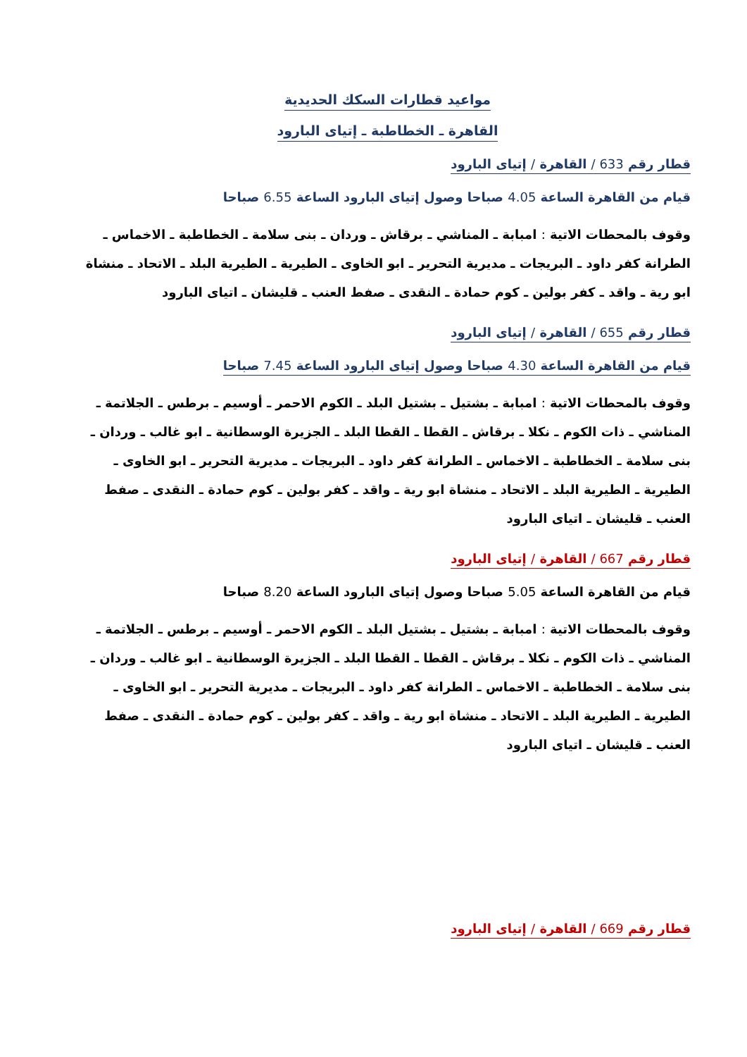مواعيد قطارات السكك الحديدية
القاهرة ـ الخطاطبة ـ إتياى البارود
قطار رقم 633 / القاهرة / إتياى البارود
قيام من القاهرة الساعة 4.05 صباحا وصول إتياى البارود الساعة 6.55 صباحا
وقوف بالمحطات الاتية : امبابة ـ المناشي ـ برقاش ـ وردان ـ بنى سلامة ـ الخطاطبة ـ الاخماس ـ الطرانة كفر داود ـ البريجات ـ مديرية التحرير ـ ابو الخاوى ـ الطيرية ـ الطيرية البلد ـ الاتحاد ـ منشاة ابو رية ـ واقد ـ كفر بولين ـ كوم حمادة ـ النقدى ـ صفط العنب ـ قليشان ـ اتياى البارود
قطار رقم 655 / القاهرة / إتياى البارود
قيام من القاهرة الساعة 4.30 صباحا وصول إتياى البارود الساعة 7.45 صباحا
وقوف بالمحطات الاتية : امبابة ـ بشتيل ـ بشتيل البلد ـ الكوم الاحمر ـ أوسيم ـ برطس ـ الجلاتمة ـ المناشي ـ ذات الكوم ـ نكلا ـ برقاش ـ القطا ـ القطا البلد ـ الجزيرة الوسطانية ـ ابو غالب ـ وردان ـ بنى سلامة ـ الخطاطبة ـ الاخماس ـ الطرانة كفر داود ـ البريجات ـ مديرية التحرير ـ ابو الخاوى ـ الطيرية ـ الطيرية البلد ـ الاتحاد ـ منشاة ابو رية ـ واقد ـ كفر بولين ـ كوم حمادة ـ النقدى ـ صفط العنب ـ قليشان ـ اتياى البارود
قطار رقم 667 / القاهرة / إتياى البارود
قيام من القاهرة الساعة 5.05 صباحا وصول إتياى البارود الساعة 8.20 صباحا
وقوف بالمحطات الاتية : امبابة ـ بشتيل ـ بشتيل البلد ـ الكوم الاحمر ـ أوسيم ـ برطس ـ الجلاتمة ـ المناشي ـ ذات الكوم ـ نكلا ـ برقاش ـ القطا ـ القطا البلد ـ الجزيرة الوسطانية ـ ابو غالب ـ وردان ـ بنى سلامة ـ الخطاطبة ـ الاخماس ـ الطرانة كفر داود ـ البريجات ـ مديرية التحرير ـ ابو الخاوى ـ الطيرية ـ الطيرية البلد ـ الاتحاد ـ منشاة ابو رية ـ واقد ـ كفر بولين ـ كوم حمادة ـ النقدى ـ صفط العنب ـ قليشان ـ اتياى البارود
قطار رقم 669 / القاهرة / إتياى البارود